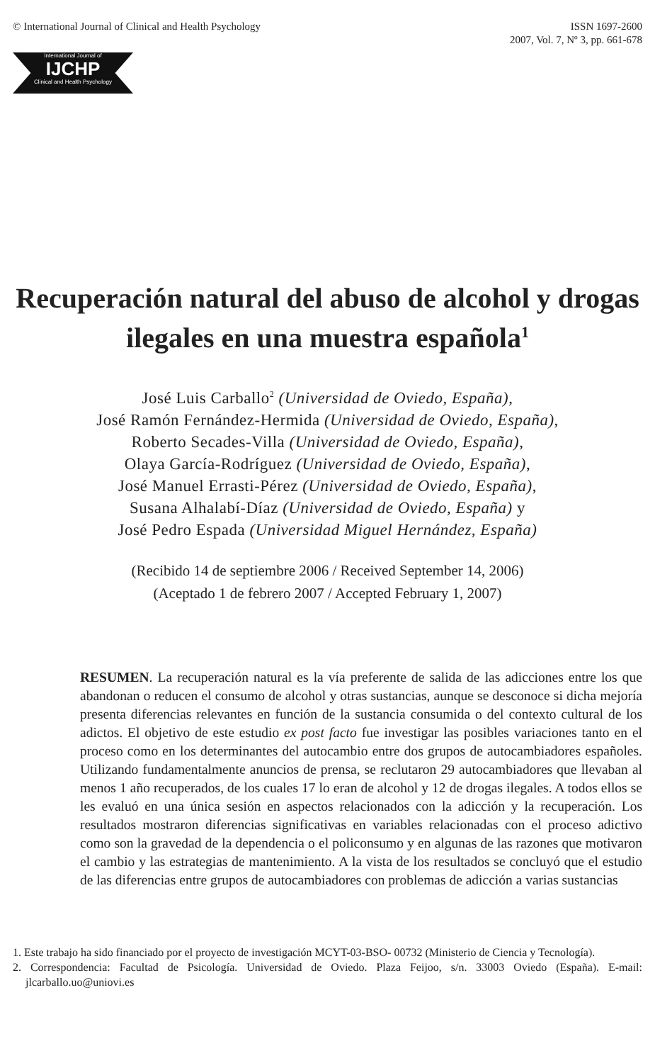© International Journal of Clinical and Health Psychology
ISSN 1697-2600
2007, Vol. 7, Nº 3, pp. 661-678
International Journal of
IJCHP
Clinical and Health Psychology
Recuperación natural del abuso de alcohol y drogas ilegales en una muestra española<sup>1</sup>
José Luis Carballo<sup>2</sup> (Universidad de Oviedo, España),
José Ramón Fernández-Hermida (Universidad de Oviedo, España),
Roberto Secades-Villa (Universidad de Oviedo, España),
Olaya García-Rodríguez (Universidad de Oviedo, España),
José Manuel Errasti-Pérez (Universidad de Oviedo, España),
Susana Alhalabí-Díaz (Universidad de Oviedo, España) y
José Pedro Espada (Universidad Miguel Hernández, España)
(Recibido 14 de septiembre 2006 / Received September 14, 2006)
(Aceptado 1 de febrero 2007 / Accepted February 1, 2007)
RESUMEN. La recuperación natural es la vía preferente de salida de las adicciones entre los que abandonan o reducen el consumo de alcohol y otras sustancias, aunque se desconoce si dicha mejoría presenta diferencias relevantes en función de la sustancia consumida o del contexto cultural de los adictos. El objetivo de este estudio ex post facto fue investigar las posibles variaciones tanto en el proceso como en los determinantes del autocambio entre dos grupos de autocambiadores españoles. Utilizando fundamentalmente anuncios de prensa, se reclutaron 29 autocambiadores que llevaban al menos 1 año recuperados, de los cuales 17 lo eran de alcohol y 12 de drogas ilegales. A todos ellos se les evaluó en una única sesión en aspectos relacionados con la adicción y la recuperación. Los resultados mostraron diferencias significativas en variables relacionadas con el proceso adictivo como son la gravedad de la dependencia o el policonsumo y en algunas de las razones que motivaron el cambio y las estrategias de mantenimiento. A la vista de los resultados se concluyó que el estudio de las diferencias entre grupos de autocambiadores con problemas de adicción a varias sustancias
1. Este trabajo ha sido financiado por el proyecto de investigación MCYT-03-BSO- 00732 (Ministerio de Ciencia y Tecnología).
2. Correspondencia: Facultad de Psicología. Universidad de Oviedo. Plaza Feijoo, s/n. 33003 Oviedo (España). E-mail: jlcarballo.uo@uniovi.es